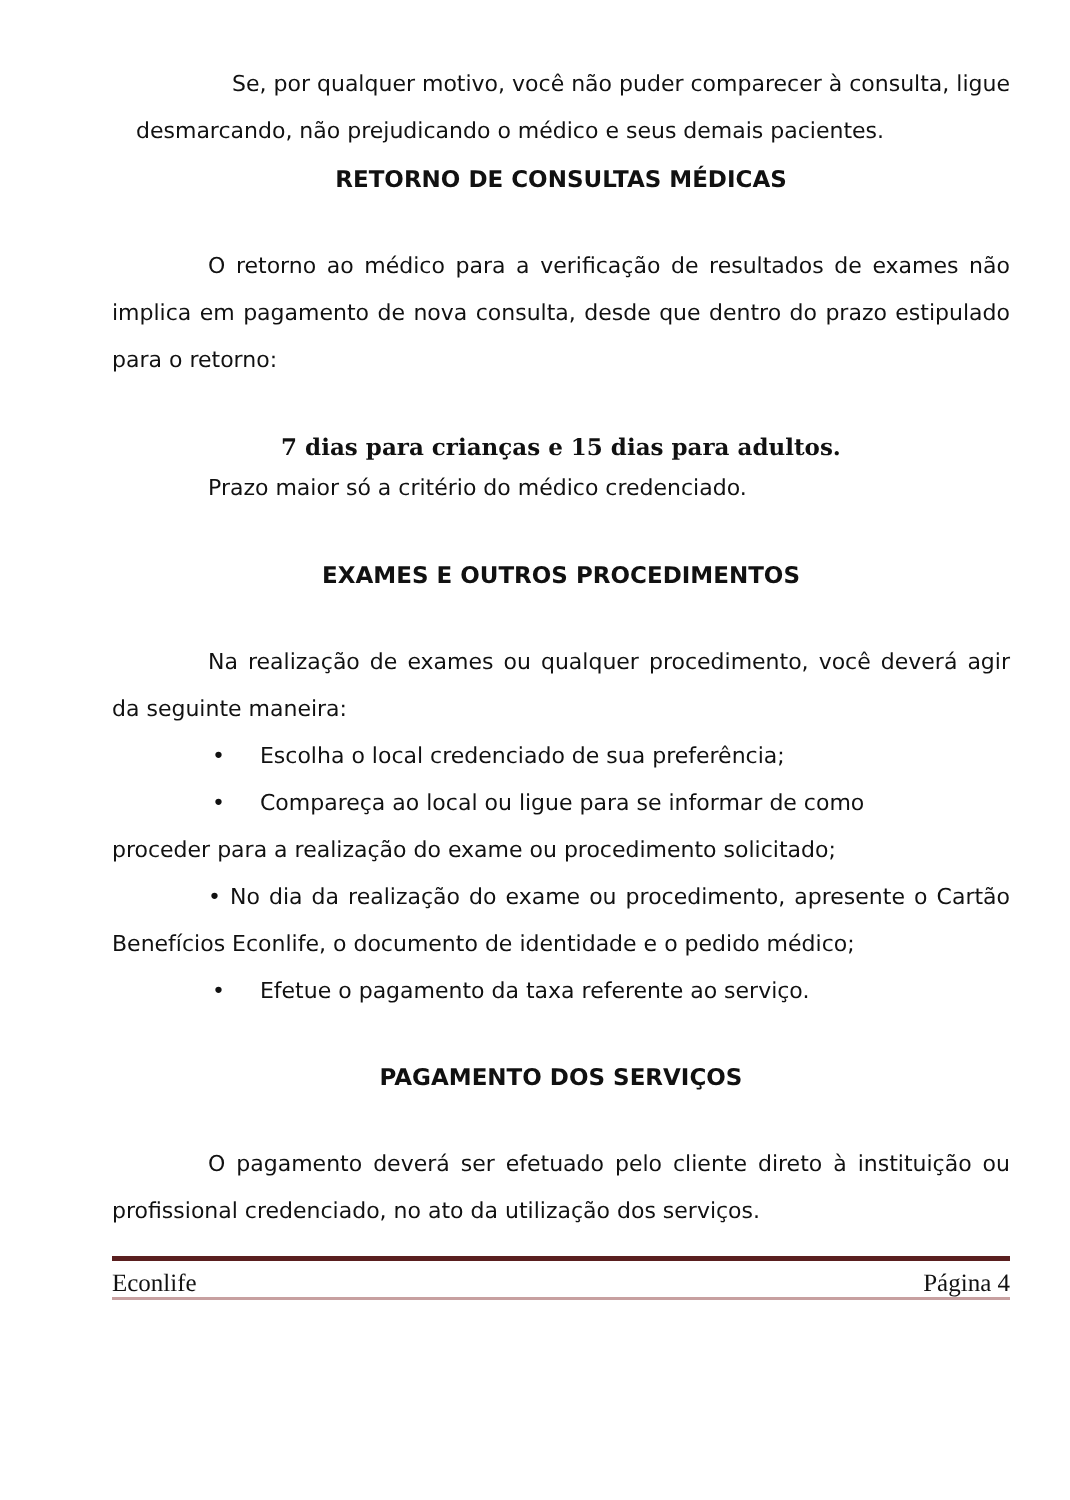Se, por qualquer motivo, você não puder comparecer à consulta, ligue desmarcando, não prejudicando o médico e seus demais pacientes.
RETORNO DE CONSULTAS MÉDICAS
O retorno ao médico para a verificação de resultados de exames não implica em pagamento de nova consulta, desde que dentro do prazo estipulado para o retorno:
7 dias para crianças e 15 dias para adultos.
Prazo maior só a critério do médico credenciado.
EXAMES E OUTROS PROCEDIMENTOS
Na realização de exames ou qualquer procedimento, você deverá agir da seguinte maneira:
• Escolha o local credenciado de sua preferência;
• Compareça ao local ou ligue para se informar de como
proceder para a realização do exame ou procedimento solicitado;
• No dia da realização do exame ou procedimento, apresente o Cartão Benefícios Econlife, o documento de identidade e o pedido médico;
• Efetue o pagamento da taxa referente ao serviço.
PAGAMENTO DOS SERVIÇOS
O pagamento deverá ser efetuado pelo cliente direto à instituição ou profissional credenciado, no ato da utilização dos serviços.
Econlife Página 4